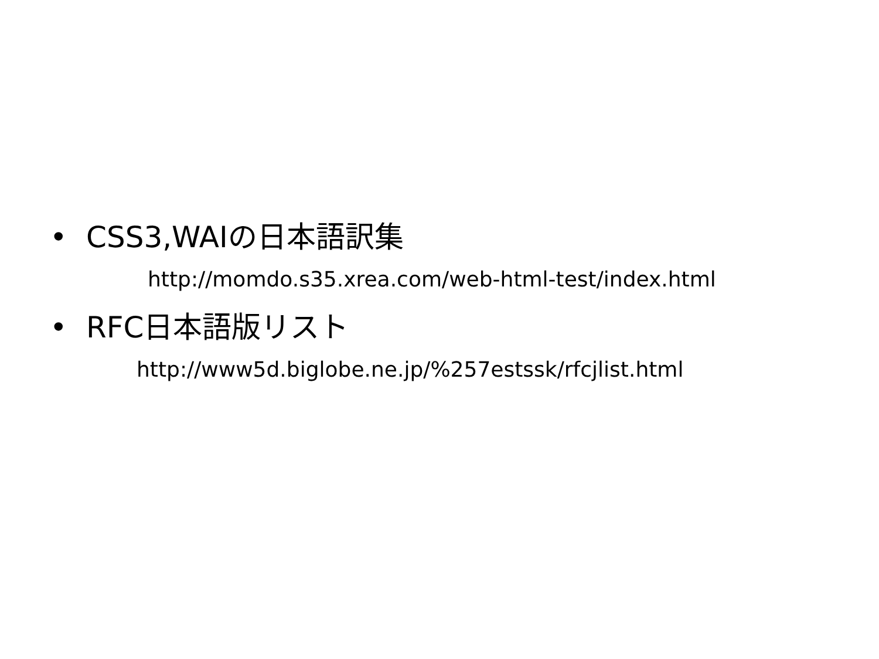• CSS3,WAIの日本語訳集
http://momdo.s35.xrea.com/web-html-test/index.html
• RFC日本語版リスト
http://www5d.biglobe.ne.jp/%257estssk/rfcjlist.html